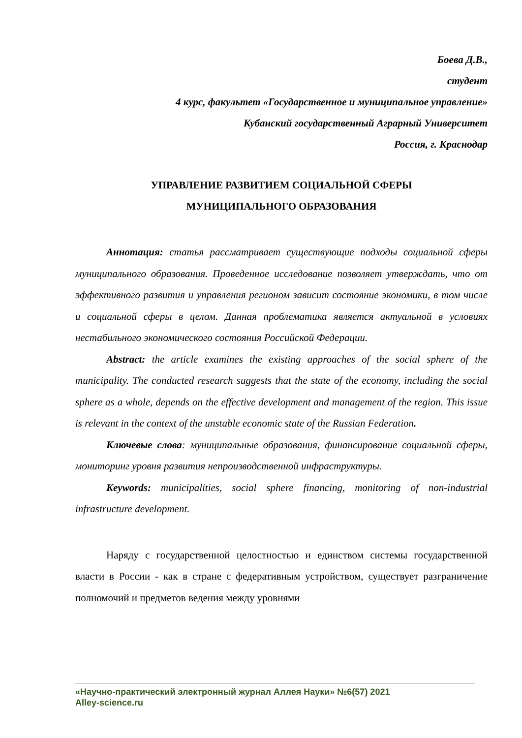Боева Д.В.,
студент
4 курс, факультет «Государственное и муниципальное управление»
Кубанский государственный Аграрный Университет
Россия, г. Краснодар
УПРАВЛЕНИЕ РАЗВИТИЕМ СОЦИАЛЬНОЙ СФЕРЫ
МУНИЦИПАЛЬНОГО ОБРАЗОВАНИЯ
Аннотация: статья рассматривает существующие подходы социальной сферы муниципального образования. Проведенное исследование позволяет утверждать, что от эффективного развития и управления регионом зависит состояние экономики, в том числе и социальной сферы в целом. Данная проблематика является актуальной в условиях нестабильного экономического состояния Российской Федерации.
Abstract: the article examines the existing approaches of the social sphere of the municipality. The conducted research suggests that the state of the economy, including the social sphere as a whole, depends on the effective development and management of the region. This issue is relevant in the context of the unstable economic state of the Russian Federation.
Ключевые слова: муниципальные образования, финансирование социальной сферы, мониторинг уровня развития непроизводственной инфраструктуры.
Keywords: municipalities, social sphere financing, monitoring of non-industrial infrastructure development.
Наряду с государственной целостностью и единством системы государственной власти в России - как в стране с федеративным устройством, существует разграничение полномочий и предметов ведения между уровнями
«Научно-практический электронный журнал Аллея Науки» №6(57) 2021
Alley-science.ru